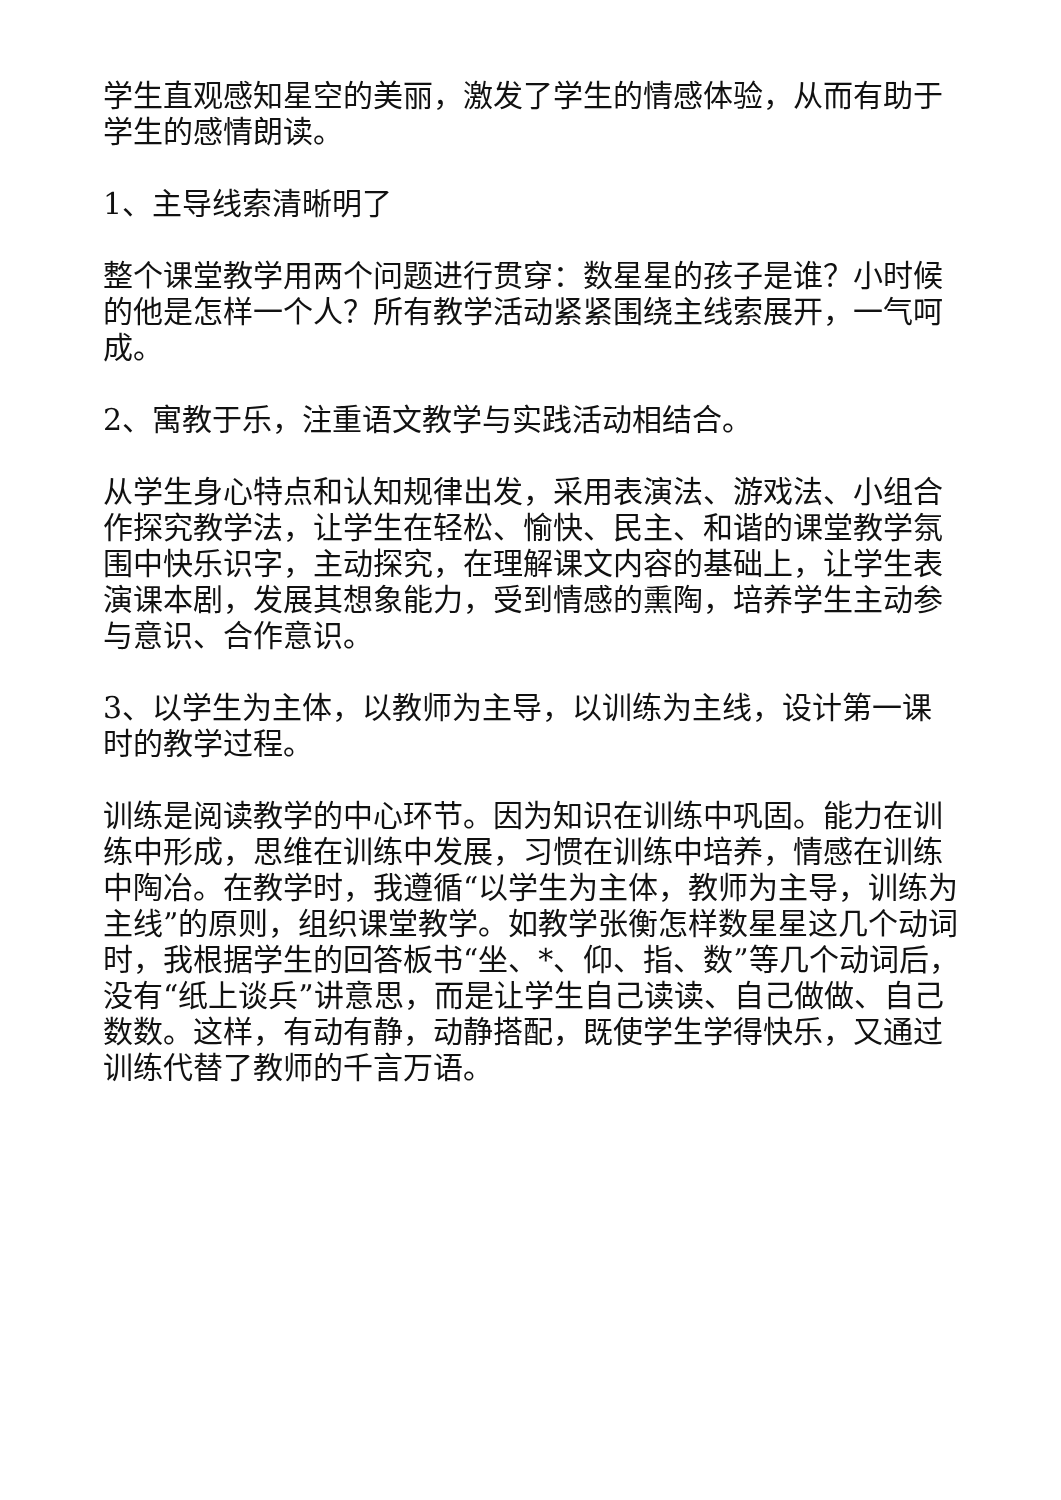学生直观感知星空的美丽，激发了学生的情感体验，从而有助于学生的感情朗读。
1、主导线索清晰明了
整个课堂教学用两个问题进行贯穿：数星星的孩子是谁？小时候的他是怎样一个人？所有教学活动紧紧围绕主线索展开，一气呵成。
2、寓教于乐，注重语文教学与实践活动相结合。
从学生身心特点和认知规律出发，采用表演法、游戏法、小组合作探究教学法，让学生在轻松、愉快、民主、和谐的课堂教学氛围中快乐识字，主动探究，在理解课文内容的基础上，让学生表演课本剧，发展其想象能力，受到情感的熏陶，培养学生主动参与意识、合作意识。
3、以学生为主体，以教师为主导，以训练为主线，设计第一课时的教学过程。
训练是阅读教学的中心环节。因为知识在训练中巩固。能力在训练中形成，思维在训练中发展，习惯在训练中培养，情感在训练中陶冶。在教学时，我遵循“以学生为主体，教师为主导，训练为主线”的原则，组织课堂教学。如教学张衡怎样数星星这几个动词时，我根据学生的回答板书“坐、*、仰、指、数”等几个动词后，没有“纸上谈兵”讲意思，而是让学生自己读读、自己做做、自己数数。这样，有动有静，动静搭配，既使学生学得快乐，又通过训练代替了教师的千言万语。